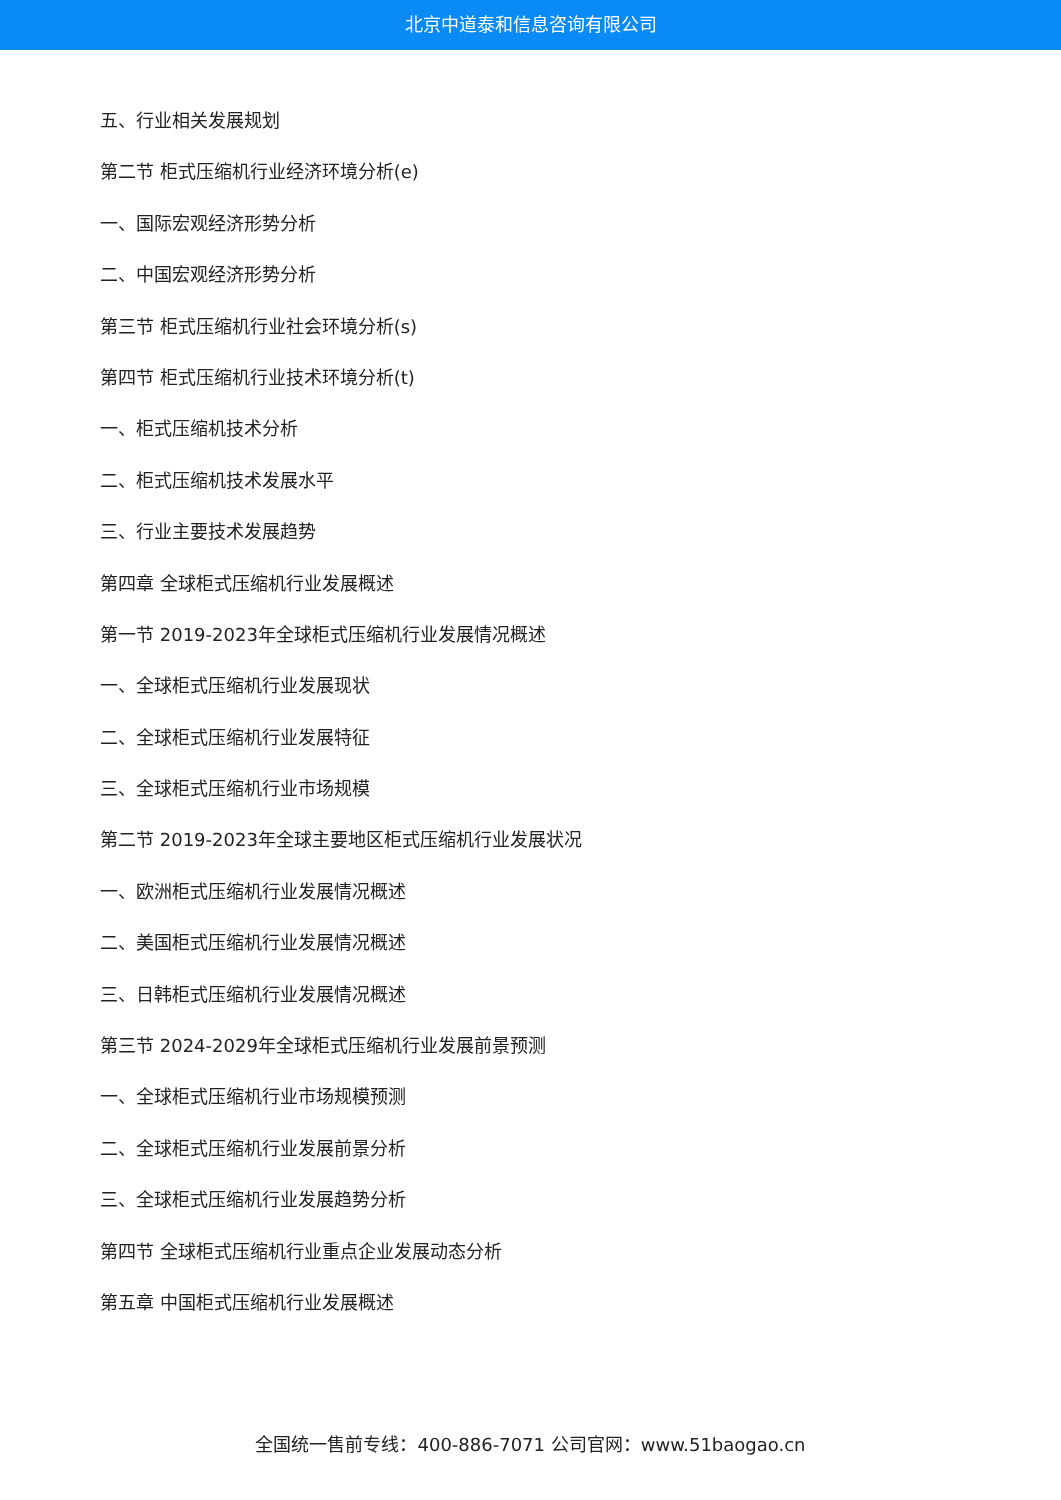北京中道泰和信息咨询有限公司
五、行业相关发展规划
第二节 柜式压缩机行业经济环境分析(e)
一、国际宏观经济形势分析
二、中国宏观经济形势分析
第三节 柜式压缩机行业社会环境分析(s)
第四节 柜式压缩机行业技术环境分析(t)
一、柜式压缩机技术分析
二、柜式压缩机技术发展水平
三、行业主要技术发展趋势
第四章 全球柜式压缩机行业发展概述
第一节 2019-2023年全球柜式压缩机行业发展情况概述
一、全球柜式压缩机行业发展现状
二、全球柜式压缩机行业发展特征
三、全球柜式压缩机行业市场规模
第二节 2019-2023年全球主要地区柜式压缩机行业发展状况
一、欧洲柜式压缩机行业发展情况概述
二、美国柜式压缩机行业发展情况概述
三、日韩柜式压缩机行业发展情况概述
第三节 2024-2029年全球柜式压缩机行业发展前景预测
一、全球柜式压缩机行业市场规模预测
二、全球柜式压缩机行业发展前景分析
三、全球柜式压缩机行业发展趋势分析
第四节 全球柜式压缩机行业重点企业发展动态分析
第五章 中国柜式压缩机行业发展概述
全国统一售前专线：400-886-7071 公司官网：www.51baogao.cn